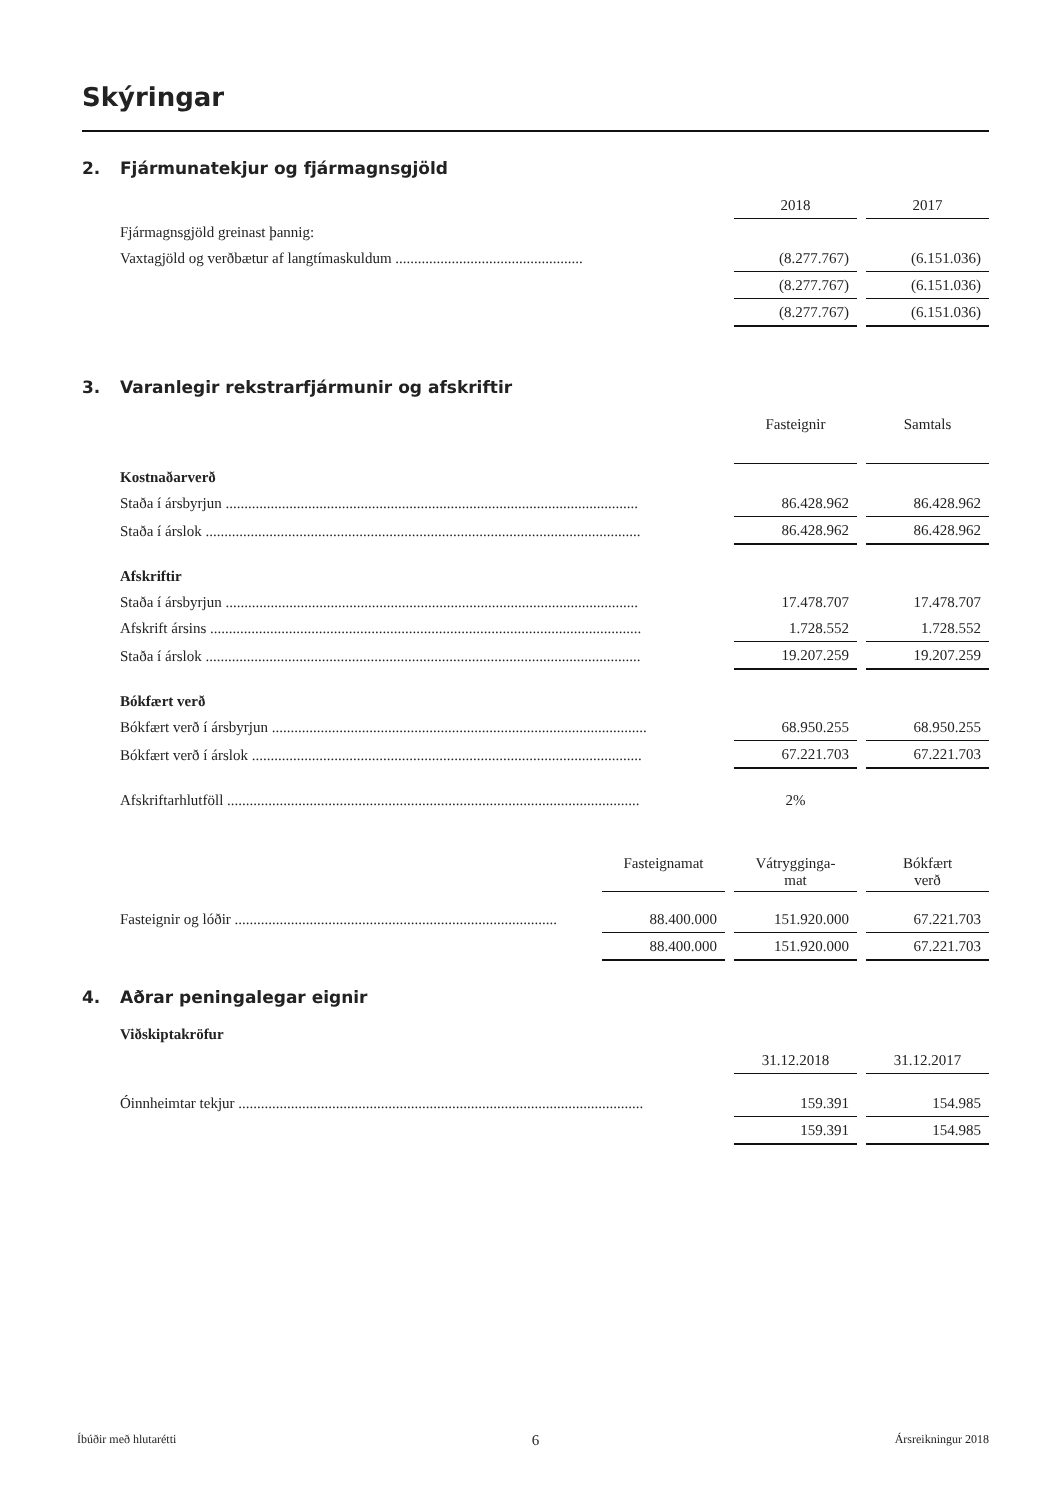Skýringar
2. Fjármunatekjur og fjármagnsgjöld
| | 2018 | | 2017 |
| Fjármagnsgjöld greinast þannig: | | | |
| Vaxtagjöld og verðbætur af langtímaskuldum .................................................. | (8.277.767) | | (6.151.036) |
| | (8.277.767) | | (6.151.036) |
| | (8.277.767) | | (6.151.036) |
3. Varanlegir rekstrarfjármunir og afskriftir
| | Fasteignir | | Samtals |
| Kostnaðarverð | | | |
| Staða í ársbyrjun .............................................................................................................. | 86.428.962 | | 86.428.962 |
| Staða í árslok .................................................................................................................... | 86.428.962 | | 86.428.962 |
| Afskriftir | | | |
| Staða í ársbyrjun .............................................................................................................. | 17.478.707 | | 17.478.707 |
| Afskrift ársins ................................................................................................................... | 1.728.552 | | 1.728.552 |
| Staða í árslok .................................................................................................................... | 19.207.259 | | 19.207.259 |
| Bókfært verð | | | |
| Bókfært verð í ársbyrjun .................................................................................................... | 68.950.255 | | 68.950.255 |
| Bókfært verð í árslok ........................................................................................................ | 67.221.703 | | 67.221.703 |
| Afskriftarhlutföll .............................................................................................................. | 2% | | |
| | Fasteignamat | | Vátrygginga- mat | | Bókfært verð |
| Fasteignir og lóðir ...................................................................................... | 88.400.000 | | 151.920.000 | | 67.221.703 |
| | 88.400.000 | | 151.920.000 | | 67.221.703 |
4. Aðrar peningalegar eignir
| Viðskiptakröfur | | | |
| | 31.12.2018 | | 31.12.2017 |
| Óinnheimtar tekjur ............................................................................................................ | 159.391 | | 154.985 |
| | 159.391 | | 154.985 |
Íbúðir með hlutarétti 6 Ársreikningur 2018